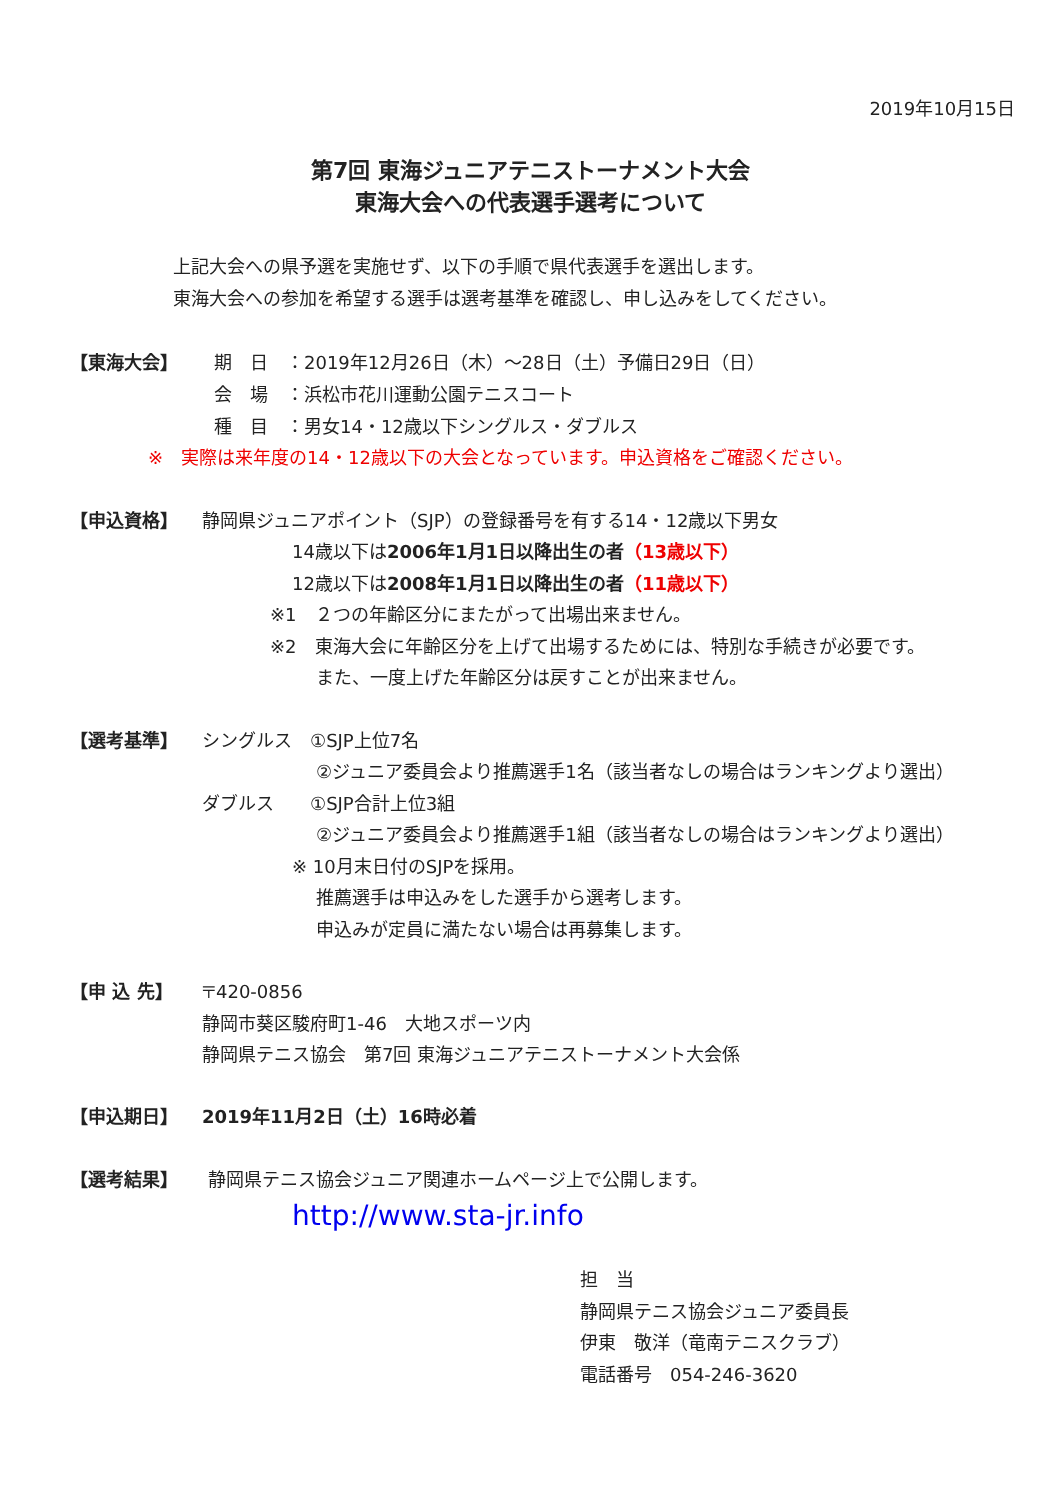2019年10月15日
第7回 東海ジュニアテニストーナメント大会
東海大会への代表選手選考について
上記大会への県予選を実施せず、以下の手順で県代表選手を選出します。
東海大会への参加を希望する選手は選考基準を確認し、申し込みをしてください。
【東海大会】 期　日　：2019年12月26日（木）～28日（土）予備日29日（日）
会　場　：浜松市花川運動公園テニスコート
種　目　：男女14・12歳以下シングルス・ダブルス
※　実際は来年度の14・12歳以下の大会となっています。申込資格をご確認ください。
【申込資格】 静岡県ジュニアポイント（SJP）の登録番号を有する14・12歳以下男女
14歳以下は2006年1月1日以降出生の者（13歳以下）
12歳以下は2008年1月1日以降出生の者（11歳以下）
※1　２つの年齢区分にまたがって出場出来ません。
※2　東海大会に年齢区分を上げて出場するためには、特別な手続きが必要です。
また、一度上げた年齢区分は戻すことが出来ません。
【選考基準】 シングルス　①SJP上位7名
②ジュニア委員会より推薦選手1名（該当者なしの場合はランキングより選出）
ダブルス　　①SJP合計上位3組
②ジュニア委員会より推薦選手1組（該当者なしの場合はランキングより選出）
※ 10月末日付のSJPを採用。
推薦選手は申込みをした選手から選考します。
申込みが定員に満たない場合は再募集します。
【申 込 先】 〒420-0856
静岡市葵区駿府町1-46　大地スポーツ内
静岡県テニス協会　第7回 東海ジュニアテニストーナメント大会係
【申込期日】 2019年11月2日（土）16時必着
【選考結果】 静岡県テニス協会ジュニア関連ホームページ上で公開します。
http://www.sta-jr.info
担　当
静岡県テニス協会ジュニア委員長
伊東　敬洋（竜南テニスクラブ）
電話番号　054-246-3620